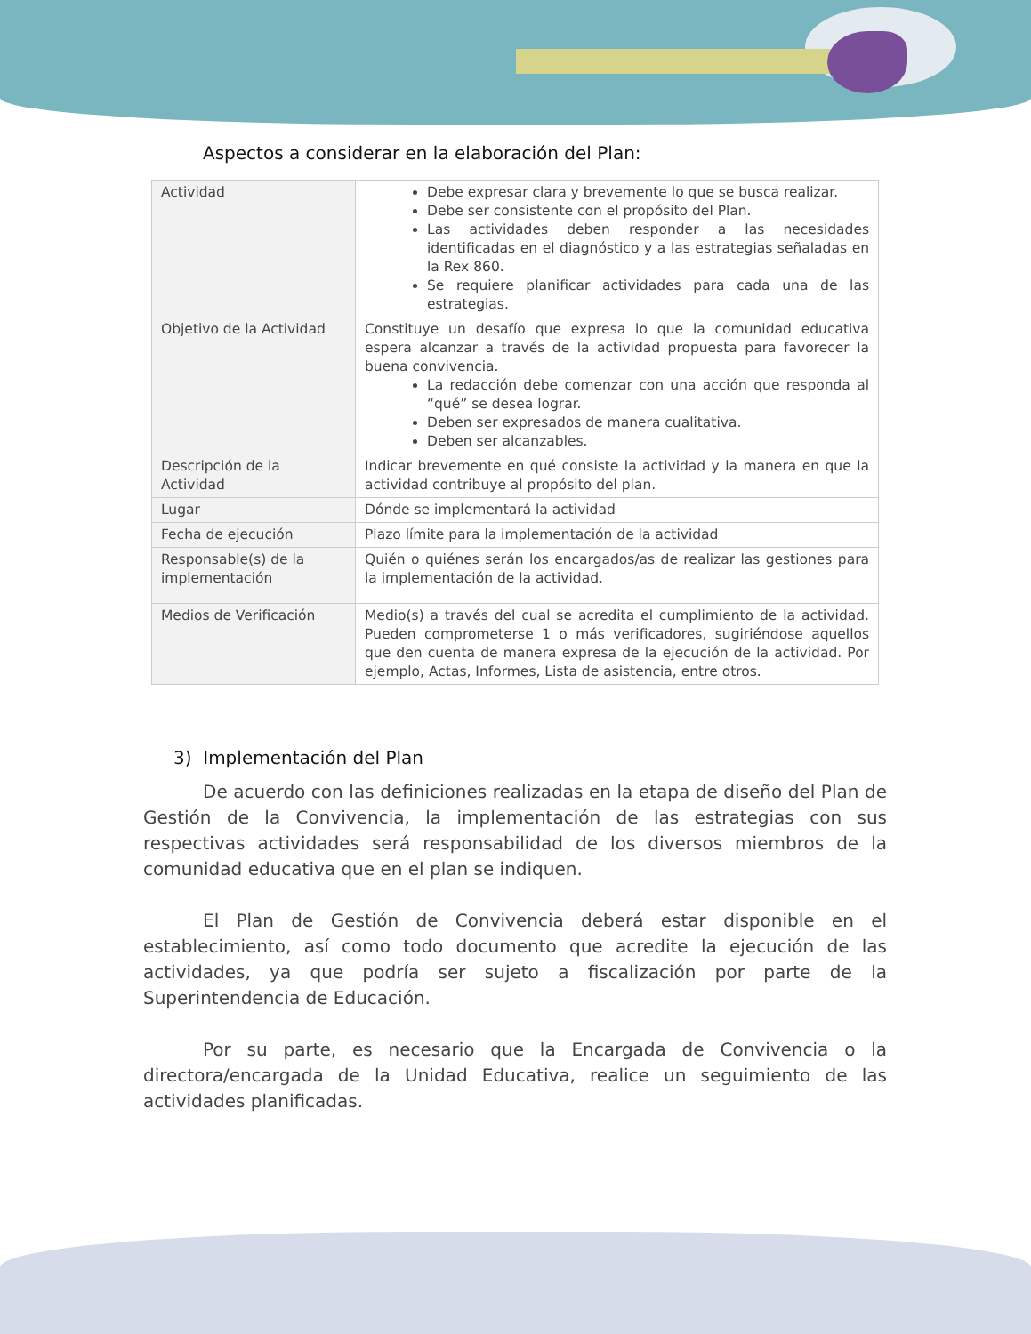Aspectos a considerar en la elaboración del Plan:
| Actividad | Debe expresar clara y brevemente lo que se busca realizar. Debe ser consistente con el propósito del Plan. Las actividades deben responder a las necesidades identificadas en el diagnóstico y a las estrategias señaladas en la Rex 860. Se requiere planificar actividades para cada una de las estrategias. |
| Objetivo de la Actividad | Constituye un desafío que expresa lo que la comunidad educativa espera alcanzar a través de la actividad propuesta para favorecer la buena convivencia. La redacción debe comenzar con una acción que responda al “qué” se desea lograr. Deben ser expresados de manera cualitativa. Deben ser alcanzables. |
| Descripción de la Actividad | Indicar brevemente en qué consiste la actividad y la manera en que la actividad contribuye al propósito del plan. |
| Lugar | Dónde se implementará la actividad |
| Fecha de ejecución | Plazo límite para la implementación de la actividad |
| Responsable(s) de la implementación | Quién o quiénes serán los encargados/as de realizar las gestiones para la implementación de la actividad. |
| Medios de Verificación | Medio(s) a través del cual se acredita el cumplimiento de la actividad. Pueden comprometerse 1 o más verificadores, sugiriéndose aquellos que den cuenta de manera expresa de la ejecución de la actividad. Por ejemplo, Actas, Informes, Lista de asistencia, entre otros. |
3) Implementación del Plan
De acuerdo con las definiciones realizadas en la etapa de diseño del Plan de Gestión de la Convivencia, la implementación de las estrategias con sus respectivas actividades será responsabilidad de los diversos miembros de la comunidad educativa que en el plan se indiquen.
El Plan de Gestión de Convivencia deberá estar disponible en el establecimiento, así como todo documento que acredite la ejecución de las actividades, ya que podría ser sujeto a fiscalización por parte de la Superintendencia de Educación.
Por su parte, es necesario que la Encargada de Convivencia o la directora/encargada de la Unidad Educativa, realice un seguimiento de las actividades planificadas.